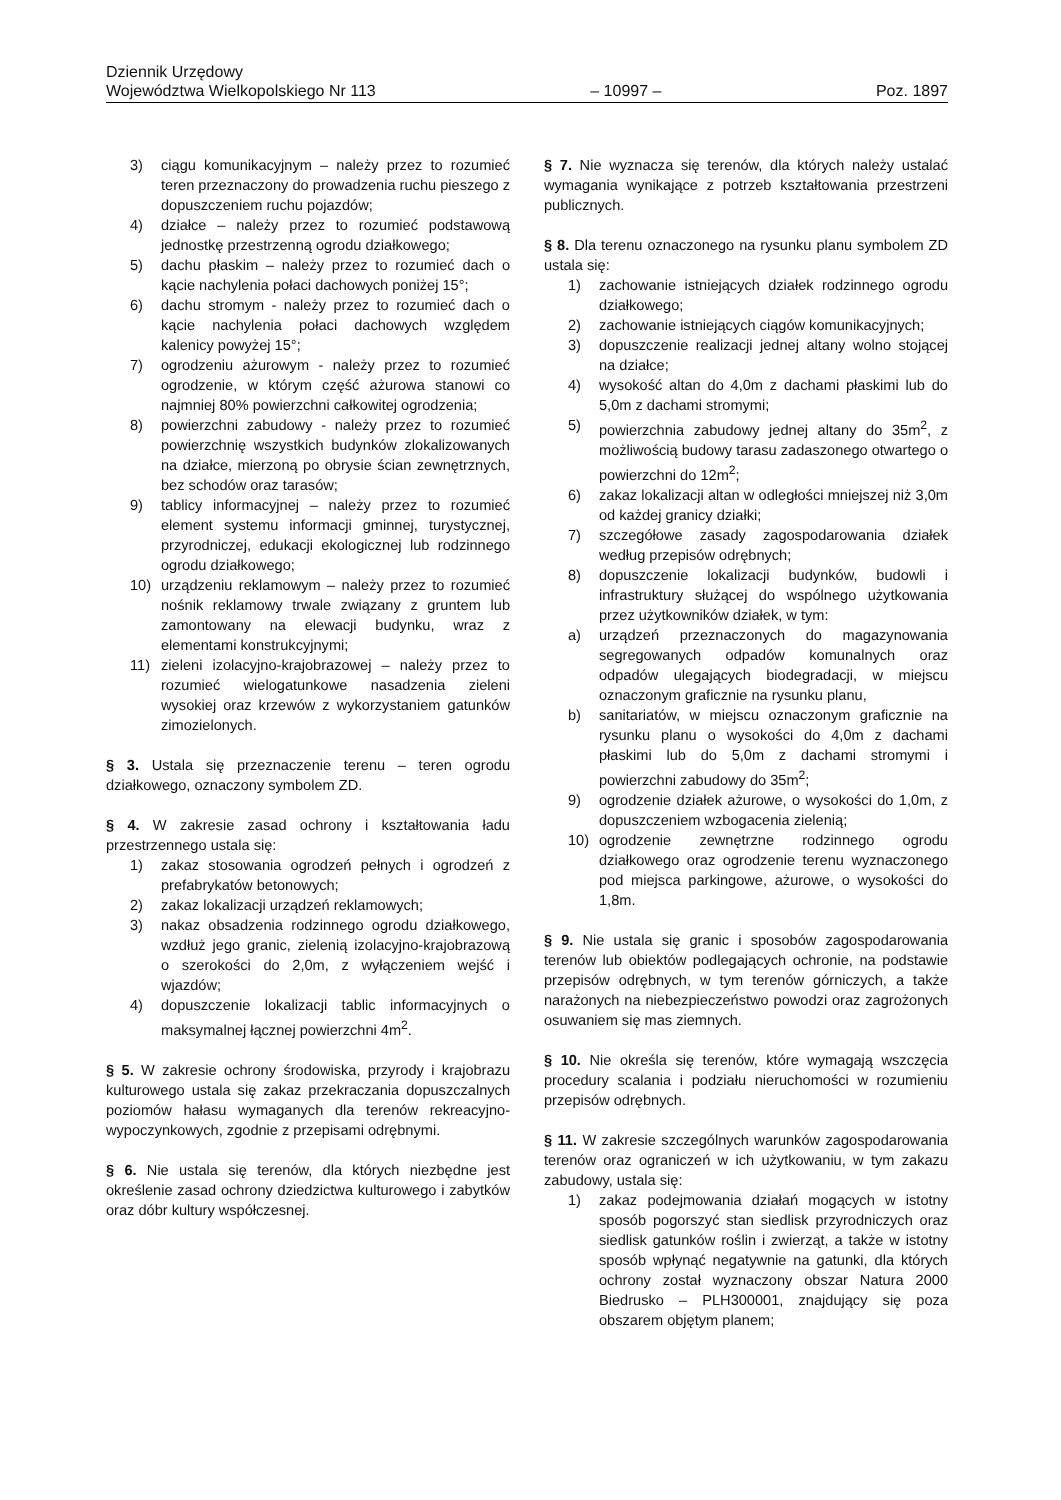Dziennik Urzędowy
Województwa Wielkopolskiego Nr 113 – 10997 – Poz. 1897
3) ciągu komunikacyjnym – należy przez to rozumieć teren przeznaczony do prowadzenia ruchu pieszego z dopuszczeniem ruchu pojazdów;
4) działce – należy przez to rozumieć podstawową jednostkę przestrzenną ogrodu działkowego;
5) dachu płaskim – należy przez to rozumieć dach o kącie nachylenia połaci dachowych poniżej 15°;
6) dachu stromym - należy przez to rozumieć dach o kącie nachylenia połaci dachowych względem kalenicy powyżej 15°;
7) ogrodzeniu ażurowym - należy przez to rozumieć ogrodzenie, w którym część ażurowa stanowi co najmniej 80% powierzchni całkowitej ogrodzenia;
8) powierzchni zabudowy - należy przez to rozumieć powierzchnię wszystkich budynków zlokalizowanych na działce, mierzoną po obrysie ścian zewnętrznych, bez schodów oraz tarasów;
9) tablicy informacyjnej – należy przez to rozumieć element systemu informacji gminnej, turystycznej, przyrodniczej, edukacji ekologicznej lub rodzinnego ogrodu działkowego;
10) urządzeniu reklamowym – należy przez to rozumieć nośnik reklamowy trwale związany z gruntem lub zamontowany na elewacji budynku, wraz z elementami konstrukcyjnymi;
11) zieleni izolacyjno-krajobrazowej – należy przez to rozumieć wielogatunkowe nasadzenia zieleni wysokiej oraz krzewów z wykorzystaniem gatunków zimozielonych.
§ 3. Ustala się przeznaczenie terenu – teren ogrodu działkowego, oznaczony symbolem ZD.
§ 4. W zakresie zasad ochrony i kształtowania ładu przestrzennego ustala się:
1) zakaz stosowania ogrodzeń pełnych i ogrodzeń z prefabrykatów betonowych;
2) zakaz lokalizacji urządzeń reklamowych;
3) nakaz obsadzenia rodzinnego ogrodu działkowego, wzdłuż jego granic, zielenią izolacyjno-krajobrazową o szerokości do 2,0m, z wyłączeniem wejść i wjazdów;
4) dopuszczenie lokalizacji tablic informacyjnych o maksymalnej łącznej powierzchni 4m<sup>2</sup>.
§ 5. W zakresie ochrony środowiska, przyrody i krajobrazu kulturowego ustala się zakaz przekraczania dopuszczalnych poziomów hałasu wymaganych dla terenów rekreacyjno-wypoczynkowych, zgodnie z przepisami odrębnymi.
§ 6. Nie ustala się terenów, dla których niezbędne jest określenie zasad ochrony dziedzictwa kulturowego i zabytków oraz dóbr kultury współczesnej.
§ 7. Nie wyznacza się terenów, dla których należy ustalać wymagania wynikające z potrzeb kształtowania przestrzeni publicznych.
§ 8. Dla terenu oznaczonego na rysunku planu symbolem ZD ustala się:
1) zachowanie istniejących działek rodzinnego ogrodu działkowego;
2) zachowanie istniejących ciągów komunikacyjnych;
3) dopuszczenie realizacji jednej altany wolno stojącej na działce;
4) wysokość altan do 4,0m z dachami płaskimi lub do 5,0m z dachami stromymi;
5) powierzchnia zabudowy jednej altany do 35m<sup>2</sup>, z możliwością budowy tarasu zadaszonego otwartego o powierzchni do 12m<sup>2</sup>;
6) zakaz lokalizacji altan w odległości mniejszej niż 3,0m od każdej granicy działki;
7) szczegółowe zasady zagospodarowania działek według przepisów odrębnych;
8) dopuszczenie lokalizacji budynków, budowli i infrastruktury służącej do wspólnego użytkowania przez użytkowników działek, w tym:
a) urządzeń przeznaczonych do magazynowania segregowanych odpadów komunalnych oraz odpadów ulegających biodegradacji, w miejscu oznaczonym graficznie na rysunku planu,
b) sanitariatów, w miejscu oznaczonym graficznie na rysunku planu o wysokości do 4,0m z dachami płaskimi lub do 5,0m z dachami stromymi i powierzchni zabudowy do 35m<sup>2</sup>;
9) ogrodzenie działek ażurowe, o wysokości do 1,0m, z dopuszczeniem wzbogacenia zielenią;
10) ogrodzenie zewnętrzne rodzinnego ogrodu działkowego oraz ogrodzenie terenu wyznaczonego pod miejsca parkingowe, ażurowe, o wysokości do 1,8m.
§ 9. Nie ustala się granic i sposobów zagospodarowania terenów lub obiektów podlegających ochronie, na podstawie przepisów odrębnych, w tym terenów górniczych, a także narażonych na niebezpieczeństwo powodzi oraz zagrożonych osuwaniem się mas ziemnych.
§ 10. Nie określa się terenów, które wymagają wszczęcia procedury scalania i podziału nieruchomości w rozumieniu przepisów odrębnych.
§ 11. W zakresie szczególnych warunków zagospodarowania terenów oraz ograniczeń w ich użytkowaniu, w tym zakazu zabudowy, ustala się:
1) zakaz podejmowania działań mogących w istotny sposób pogorszyć stan siedlisk przyrodniczych oraz siedlisk gatunków roślin i zwierząt, a także w istotny sposób wpłynąć negatywnie na gatunki, dla których ochrony został wyznaczony obszar Natura 2000 Biedrusko – PLH300001, znajdujący się poza obszarem objętym planem;